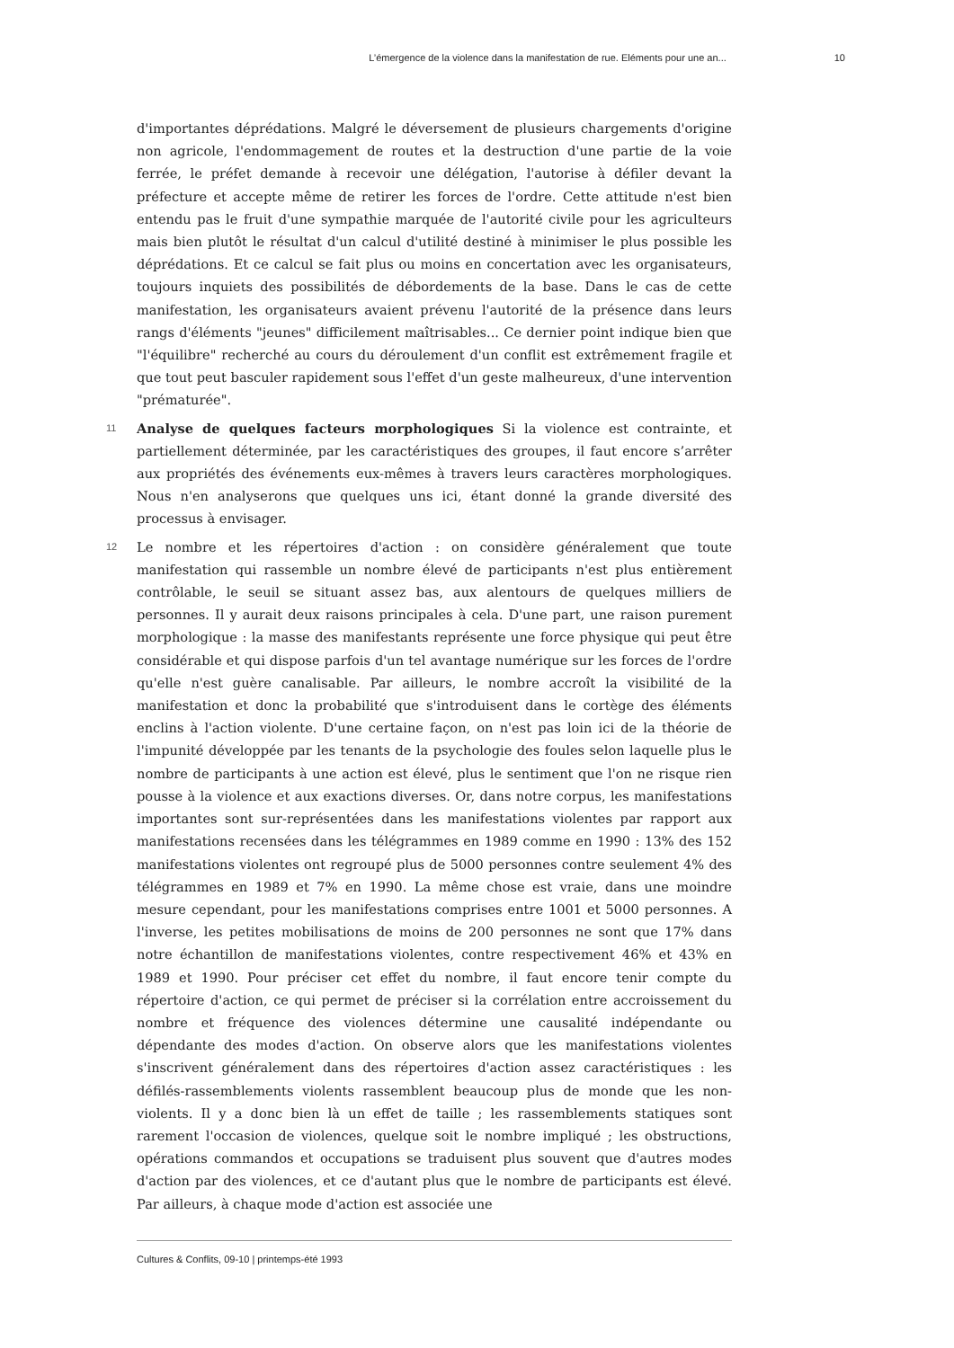L’émergence de la violence dans la manifestation de rue. Eléments pour une an... 10
d'importantes déprédations. Malgré le déversement de plusieurs chargements d'origine non agricole, l'endommagement de routes et la destruction d'une partie de la voie ferrée, le préfet demande à recevoir une délégation, l'autorise à défiler devant la préfecture et accepte même de retirer les forces de l'ordre. Cette attitude n'est bien entendu pas le fruit d'une sympathie marquée de l'autorité civile pour les agriculteurs mais bien plutôt le résultat d'un calcul d'utilité destiné à minimiser le plus possible les déprédations. Et ce calcul se fait plus ou moins en concertation avec les organisateurs, toujours inquiets des possibilités de débordements de la base. Dans le cas de cette manifestation, les organisateurs avaient prévenu l'autorité de la présence dans leurs rangs d'éléments "jeunes" difficilement maîtrisables... Ce dernier point indique bien que "l'équilibre" recherché au cours du déroulement d'un conflit est extrêmement fragile et que tout peut basculer rapidement sous l'effet d'un geste malheureux, d'une intervention "prématurée".
11 Analyse de quelques facteurs morphologiques Si la violence est contrainte, et partiellement déterminée, par les caractéristiques des groupes, il faut encore s’arrêter aux propriétés des événements eux-mêmes à travers leurs caractères morphologiques. Nous n'en analyserons que quelques uns ici, étant donné la grande diversité des processus à envisager.
12 Le nombre et les répertoires d'action : on considère généralement que toute manifestation qui rassemble un nombre élevé de participants n'est plus entièrement contrôlable, le seuil se situant assez bas, aux alentours de quelques milliers de personnes. Il y aurait deux raisons principales à cela. D'une part, une raison purement morphologique : la masse des manifestants représente une force physique qui peut être considérable et qui dispose parfois d'un tel avantage numérique sur les forces de l'ordre qu'elle n'est guère canalisable. Par ailleurs, le nombre accroît la visibilité de la manifestation et donc la probabilité que s'introduisent dans le cortège des éléments enclins à l'action violente. D'une certaine façon, on n'est pas loin ici de la théorie de l'impunité développée par les tenants de la psychologie des foules selon laquelle plus le nombre de participants à une action est élevé, plus le sentiment que l'on ne risque rien pousse à la violence et aux exactions diverses. Or, dans notre corpus, les manifestations importantes sont sur-représentées dans les manifestations violentes par rapport aux manifestations recensées dans les télégrammes en 1989 comme en 1990 : 13% des 152 manifestations violentes ont regroupé plus de 5000 personnes contre seulement 4% des télégrammes en 1989 et 7% en 1990. La même chose est vraie, dans une moindre mesure cependant, pour les manifestations comprises entre 1001 et 5000 personnes. A l'inverse, les petites mobilisations de moins de 200 personnes ne sont que 17% dans notre échantillon de manifestations violentes, contre respectivement 46% et 43% en 1989 et 1990. Pour préciser cet effet du nombre, il faut encore tenir compte du répertoire d'action, ce qui permet de préciser si la corrélation entre accroissement du nombre et fréquence des violences détermine une causalité indépendante ou dépendante des modes d'action. On observe alors que les manifestations violentes s'inscrivent généralement dans des répertoires d'action assez caractéristiques : les défilés-rassemblements violents rassemblent beaucoup plus de monde que les non-violents. Il y a donc bien là un effet de taille ; les rassemblements statiques sont rarement l'occasion de violences, quelque soit le nombre impliqué ; les obstructions, opérations commandos et occupations se traduisent plus souvent que d'autres modes d'action par des violences, et ce d'autant plus que le nombre de participants est élevé. Par ailleurs, à chaque mode d'action est associée une
Cultures & Conflits, 09-10 | printemps-été 1993